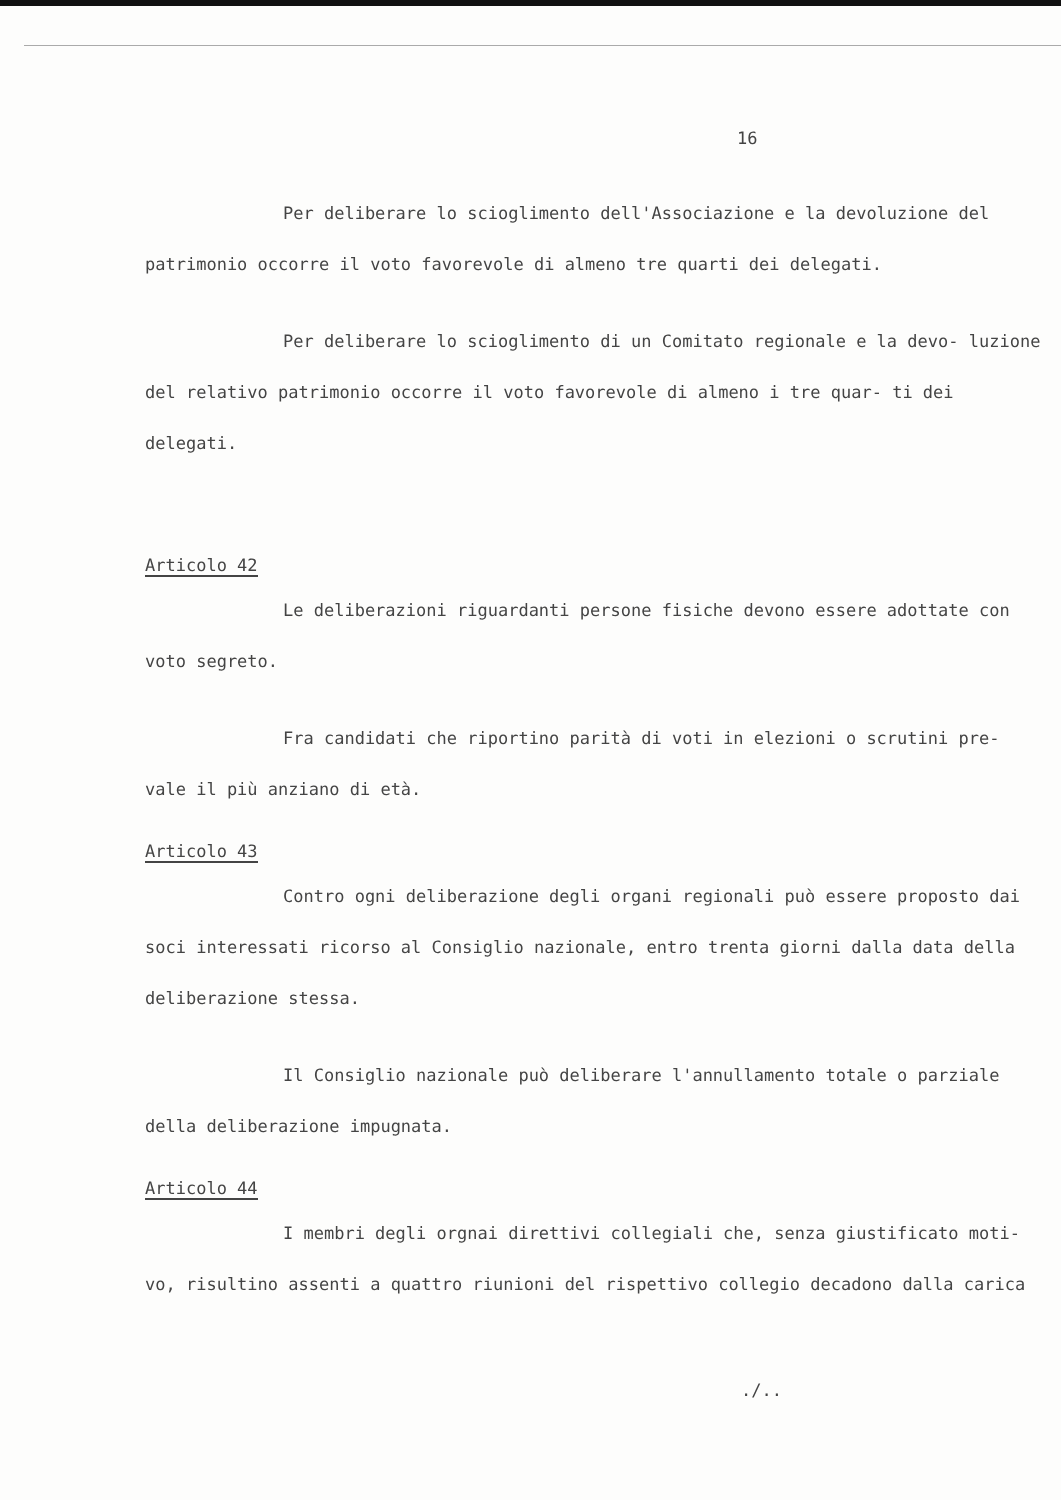16
Per deliberare lo scioglimento dell'Associazione e la devoluzione del patrimonio occorre il voto favorevole di almeno tre quarti dei delegati.
Per deliberare lo scioglimento di un Comitato regionale e la devo- luzione del relativo patrimonio occorre il voto favorevole di almeno i tre quar- ti dei delegati.
Articolo 42
Le deliberazioni riguardanti persone fisiche devono essere adottate con voto segreto.
Fra candidati che riportino parità di voti in elezioni o scrutini pre- vale il più anziano di età.
Articolo 43
Contro ogni deliberazione degli organi regionali può essere proposto dai soci interessati ricorso al Consiglio nazionale, entro trenta giorni dalla data della deliberazione stessa.
Il Consiglio nazionale può deliberare l'annullamento totale o parziale della deliberazione impugnata.
Articolo 44
I membri degli orgnai direttivi collegiali che, senza giustificato moti- vo, risultino assenti a quattro riunioni del rispettivo collegio decadono dalla carica
./..